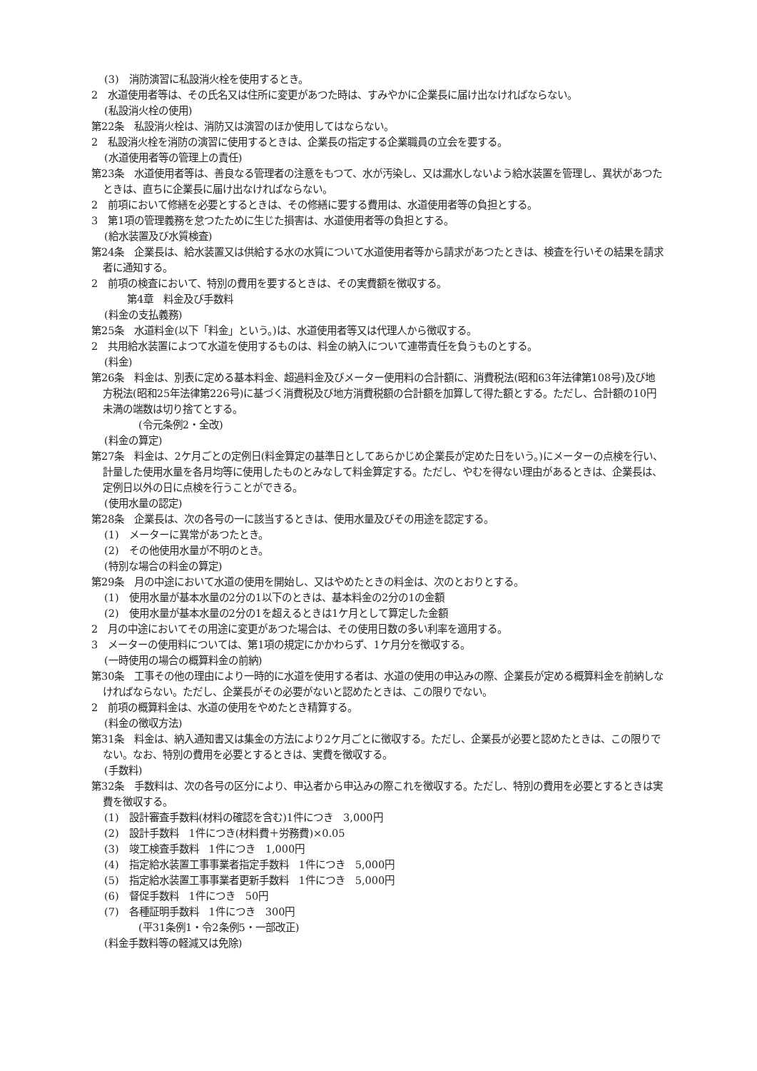(3)　消防演習に私設消火栓を使用するとき。
2　水道使用者等は、その氏名又は住所に変更があつた時は、すみやかに企業長に届け出なければならない。
(私設消火栓の使用)
第22条　私設消火栓は、消防又は演習のほか使用してはならない。
2　私設消火栓を消防の演習に使用するときは、企業長の指定する企業職員の立会を要する。
(水道使用者等の管理上の責任)
第23条　水道使用者等は、善良なる管理者の注意をもつて、水が汚染し、又は漏水しないよう給水装置を管理し、異状があつたときは、直ちに企業長に届け出なければならない。
2　前項において修繕を必要とするときは、その修繕に要する費用は、水道使用者等の負担とする。
3　第1項の管理義務を怠つたために生じた損害は、水道使用者等の負担とする。
(給水装置及び水質検査)
第24条　企業長は、給水装置又は供給する水の水質について水道使用者等から請求があつたときは、検査を行いその結果を請求者に通知する。
2　前項の検査において、特別の費用を要するときは、その実費額を徴収する。
第4章　料金及び手数料
(料金の支払義務)
第25条　水道料金(以下「料金」という。)は、水道使用者等又は代理人から徴収する。
2　共用給水装置によつて水道を使用するものは、料金の納入について連帯責任を負うものとする。
(料金)
第26条　料金は、別表に定める基本料金、超過料金及びメーター使用料の合計額に、消費税法(昭和63年法律第108号)及び地方税法(昭和25年法律第226号)に基づく消費税及び地方消費税額の合計額を加算して得た額とする。ただし、合計額の10円未満の端数は切り捨てとする。
(令元条例2・全改)
(料金の算定)
第27条　料金は、2ケ月ごとの定例日(料金算定の基準日としてあらかじめ企業長が定めた日をいう。)にメーターの点検を行い、計量した使用水量を各月均等に使用したものとみなして料金算定する。ただし、やむを得ない理由があるときは、企業長は、定例日以外の日に点検を行うことができる。
(使用水量の認定)
第28条　企業長は、次の各号の一に該当するときは、使用水量及びその用途を認定する。
(1)　メーターに異常があつたとき。
(2)　その他使用水量が不明のとき。
(特別な場合の料金の算定)
第29条　月の中途において水道の使用を開始し、又はやめたときの料金は、次のとおりとする。
(1)　使用水量が基本水量の2分の1以下のときは、基本料金の2分の1の金額
(2)　使用水量が基本水量の2分の1を超えるときは1ケ月として算定した金額
2　月の中途においてその用途に変更があつた場合は、その使用日数の多い利率を適用する。
3　メーターの使用料については、第1項の規定にかかわらず、1ケ月分を徴収する。
(一時使用の場合の概算料金の前納)
第30条　工事その他の理由により一時的に水道を使用する者は、水道の使用の申込みの際、企業長が定める概算料金を前納しなければならない。ただし、企業長がその必要がないと認めたときは、この限りでない。
2　前項の概算料金は、水道の使用をやめたとき精算する。
(料金の徴収方法)
第31条　料金は、納入通知書又は集金の方法により2ケ月ごとに徴収する。ただし、企業長が必要と認めたときは、この限りでない。なお、特別の費用を必要とするときは、実費を徴収する。
(手数料)
第32条　手数料は、次の各号の区分により、申込者から申込みの際これを徴収する。ただし、特別の費用を必要とするときは実費を徴収する。
(1)　設計審査手数料(材料の確認を含む)1件につき　3,000円
(2)　設計手数料　1件につき(材料費＋労務費)×0.05
(3)　竣工検査手数料　1件につき　1,000円
(4)　指定給水装置工事事業者指定手数料　1件につき　5,000円
(5)　指定給水装置工事事業者更新手数料　1件につき　5,000円
(6)　督促手数料　1件につき　50円
(7)　各種証明手数料　1件につき　300円
(平31条例1・令2条例5・一部改正)
(料金手数料等の軽減又は免除)